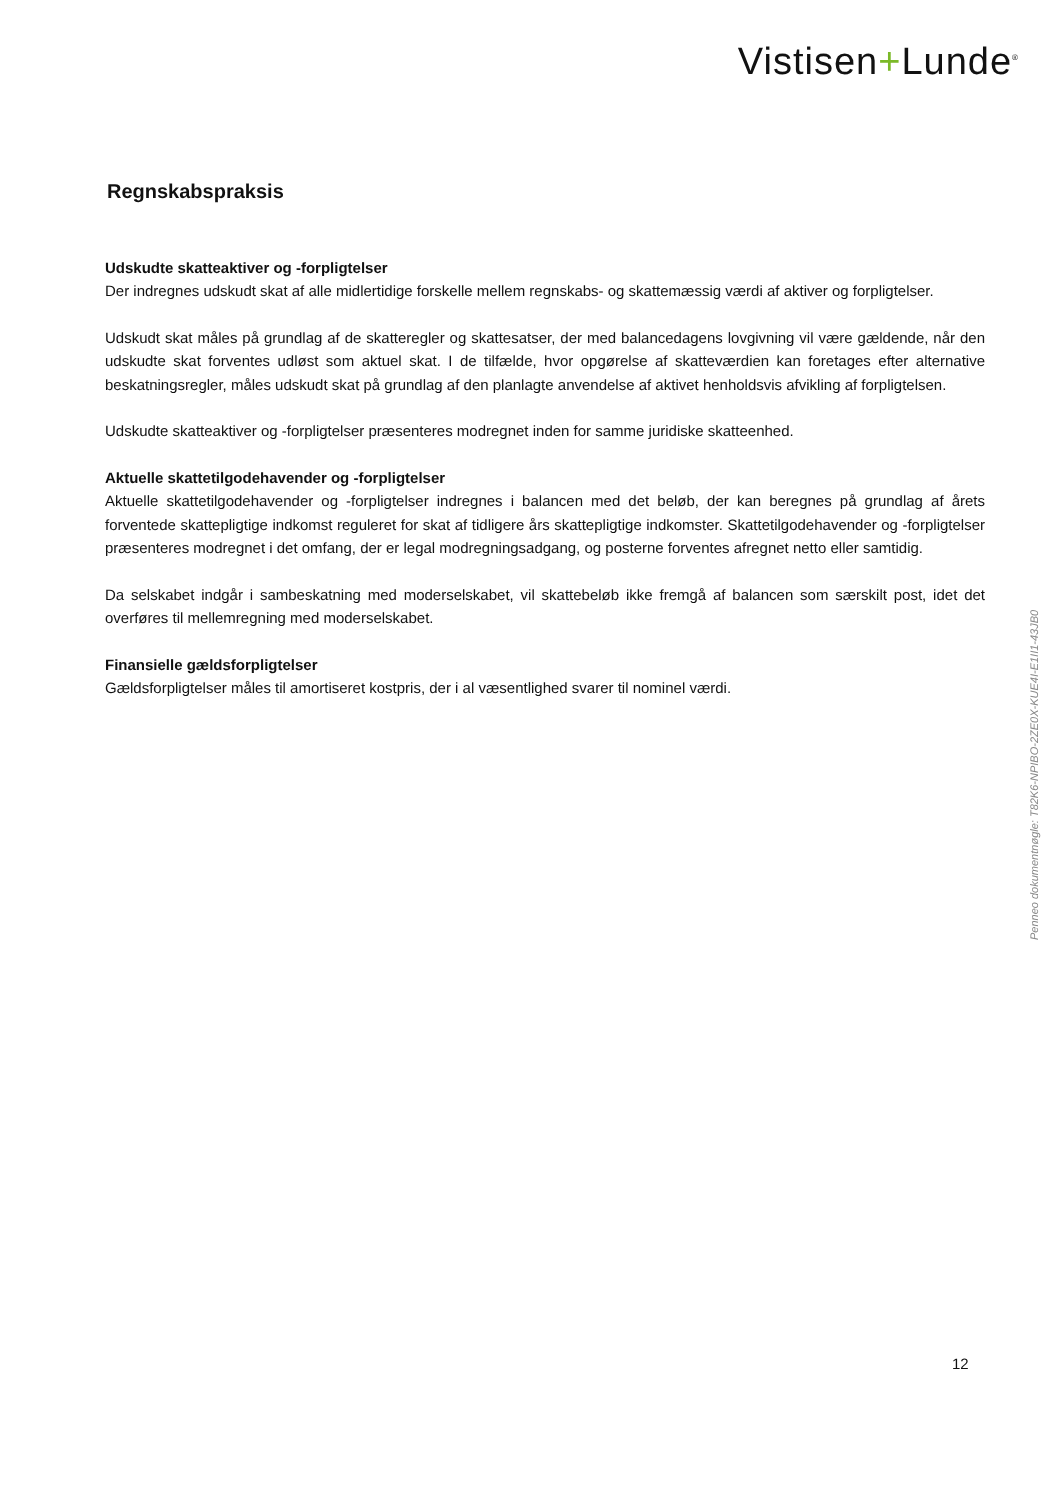Vistisen+Lunde<sup>®</sup>
Regnskabspraksis
Udskudte skatteaktiver og -forpligtelser
Der indregnes udskudt skat af alle midlertidige forskelle mellem regnskabs- og skattemæssig værdi af aktiver og forpligtelser.
Udskudt skat måles på grundlag af de skatteregler og skattesatser, der med balancedagens lovgivning vil være gældende, når den udskudte skat forventes udløst som aktuel skat. I de tilfælde, hvor opgørelse af skatteværdien kan foretages efter alternative beskatningsregler, måles udskudt skat på grundlag af den planlagte anvendelse af aktivet henholdsvis afvikling af forpligtelsen.
Udskudte skatteaktiver og -forpligtelser præsenteres modregnet inden for samme juridiske skatteenhed.
Aktuelle skattetilgodehavender og -forpligtelser
Aktuelle skattetilgodehavender og -forpligtelser indregnes i balancen med det beløb, der kan beregnes på grundlag af årets forventede skattepligtige indkomst reguleret for skat af tidligere års skattepligtige indkomster. Skattetilgodehavender og -forpligtelser præsenteres modregnet i det omfang, der er legal modregningsadgang, og posterne forventes afregnet netto eller samtidig.
Da selskabet indgår i sambeskatning med moderselskabet, vil skattebeløb ikke fremgå af balancen som særskilt post, idet det overføres til mellemregning med moderselskabet.
Finansielle gældsforpligtelser
Gældsforpligtelser måles til amortiseret kostpris, der i al væsentlighed svarer til nominel værdi.
Penneo dokumentnøgle: T82K6-NPIBO-2ZE0X-KUE4I-E1II1-43JB0
12